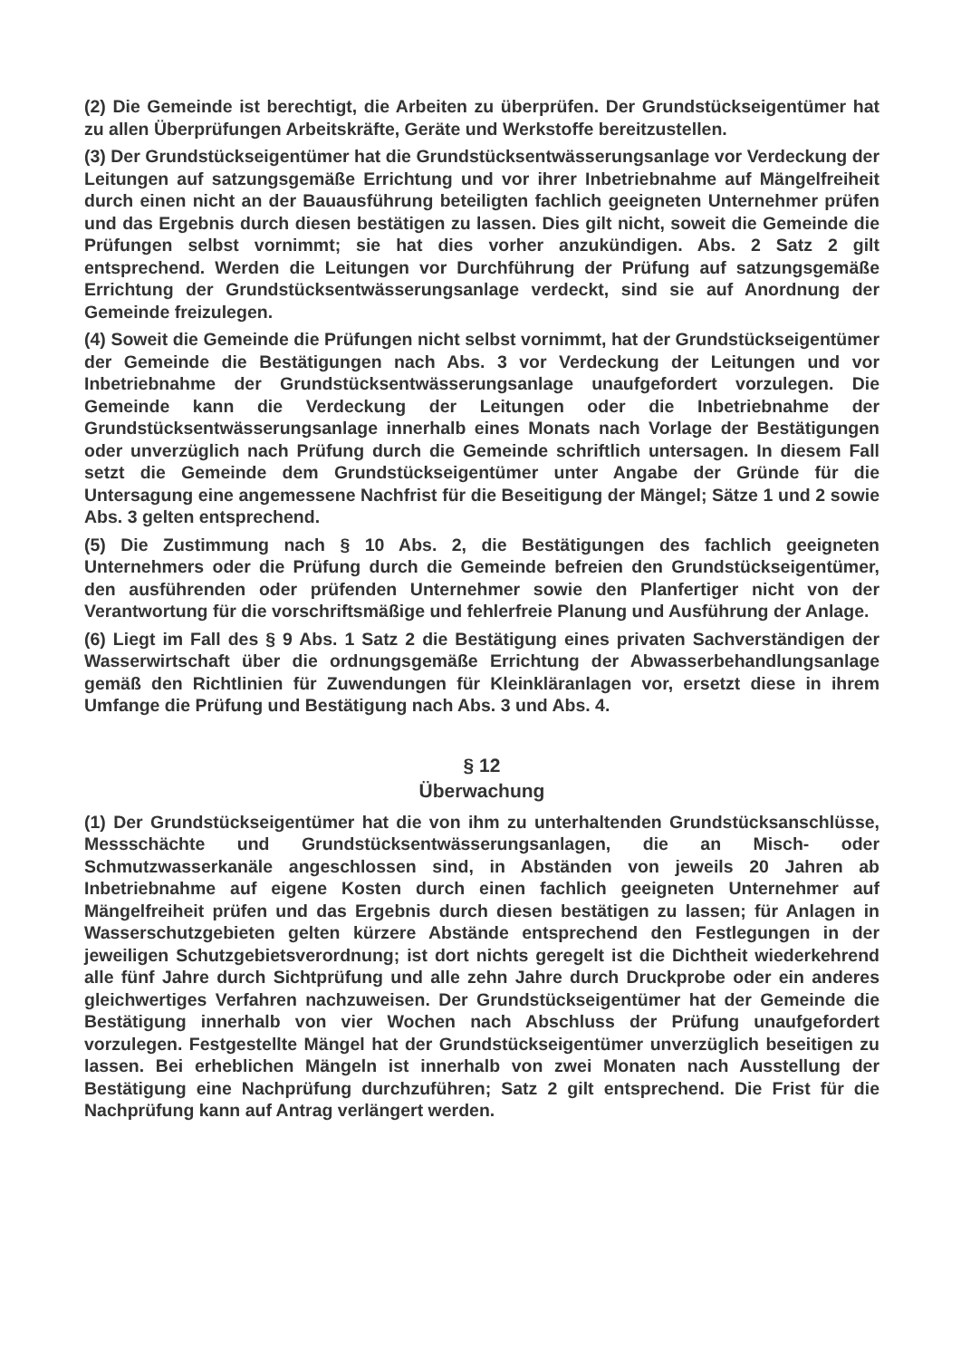(2) Die Gemeinde ist berechtigt, die Arbeiten zu überprüfen. Der Grundstückseigentümer hat zu allen Überprüfungen Arbeitskräfte, Geräte und Werkstoffe bereitzustellen.
(3) Der Grundstückseigentümer hat die Grundstücksentwässerungsanlage vor Verdeckung der Leitungen auf satzungsgemäße Errichtung und vor ihrer Inbetriebnahme auf Mängelfreiheit durch einen nicht an der Bauausführung beteiligten fachlich geeigneten Unternehmer prüfen und das Ergebnis durch diesen bestätigen zu lassen. Dies gilt nicht, soweit die Gemeinde die Prüfungen selbst vornimmt; sie hat dies vorher anzukündigen. Abs. 2 Satz 2 gilt entsprechend. Werden die Leitungen vor Durchführung der Prüfung auf satzungsgemäße Errichtung der Grundstücksentwässerungsanlage verdeckt, sind sie auf Anordnung der Gemeinde freizulegen.
(4) Soweit die Gemeinde die Prüfungen nicht selbst vornimmt, hat der Grundstückseigentümer der Gemeinde die Bestätigungen nach Abs. 3 vor Verdeckung der Leitungen und vor Inbetriebnahme der Grundstücksentwässerungsanlage unaufgefordert vorzulegen. Die Gemeinde kann die Verdeckung der Leitungen oder die Inbetriebnahme der Grundstücksentwässerungsanlage innerhalb eines Monats nach Vorlage der Bestätigungen oder unverzüglich nach Prüfung durch die Gemeinde schriftlich untersagen. In diesem Fall setzt die Gemeinde dem Grundstückseigentümer unter Angabe der Gründe für die Untersagung eine angemessene Nachfrist für die Beseitigung der Mängel; Sätze 1 und 2 sowie Abs. 3 gelten entsprechend.
(5) Die Zustimmung nach § 10 Abs. 2, die Bestätigungen des fachlich geeigneten Unternehmers oder die Prüfung durch die Gemeinde befreien den Grundstückseigentümer, den ausführenden oder prüfenden Unternehmer sowie den Planfertiger nicht von der Verantwortung für die vorschriftsmäßige und fehlerfreie Planung und Ausführung der Anlage.
(6) Liegt im Fall des § 9 Abs. 1 Satz 2 die Bestätigung eines privaten Sachverständigen der Wasserwirtschaft über die ordnungsgemäße Errichtung der Abwasserbehandlungsanlage gemäß den Richtlinien für Zuwendungen für Kleinkläranlagen vor, ersetzt diese in ihrem Umfange die Prüfung und Bestätigung nach Abs. 3 und Abs. 4.
§ 12
Überwachung
(1) Der Grundstückseigentümer hat die von ihm zu unterhaltenden Grundstücksanschlüsse, Messschächte und Grundstücksentwässerungsanlagen, die an Misch- oder Schmutzwasserkanäle angeschlossen sind, in Abständen von jeweils 20 Jahren ab Inbetriebnahme auf eigene Kosten durch einen fachlich geeigneten Unternehmer auf Mängelfreiheit prüfen und das Ergebnis durch diesen bestätigen zu lassen; für Anlagen in Wasserschutzgebieten gelten kürzere Abstände entsprechend den Festlegungen in der jeweiligen Schutzgebietsverordnung; ist dort nichts geregelt ist die Dichtheit wiederkehrend alle fünf Jahre durch Sichtprüfung und alle zehn Jahre durch Druckprobe oder ein anderes gleichwertiges Verfahren nachzuweisen. Der Grundstückseigentümer hat der Gemeinde die Bestätigung innerhalb von vier Wochen nach Abschluss der Prüfung unaufgefordert vorzulegen. Festgestellte Mängel hat der Grundstückseigentümer unverzüglich beseitigen zu lassen. Bei erheblichen Mängeln ist innerhalb von zwei Monaten nach Ausstellung der Bestätigung eine Nachprüfung durchzuführen; Satz 2 gilt entsprechend. Die Frist für die Nachprüfung kann auf Antrag verlängert werden.